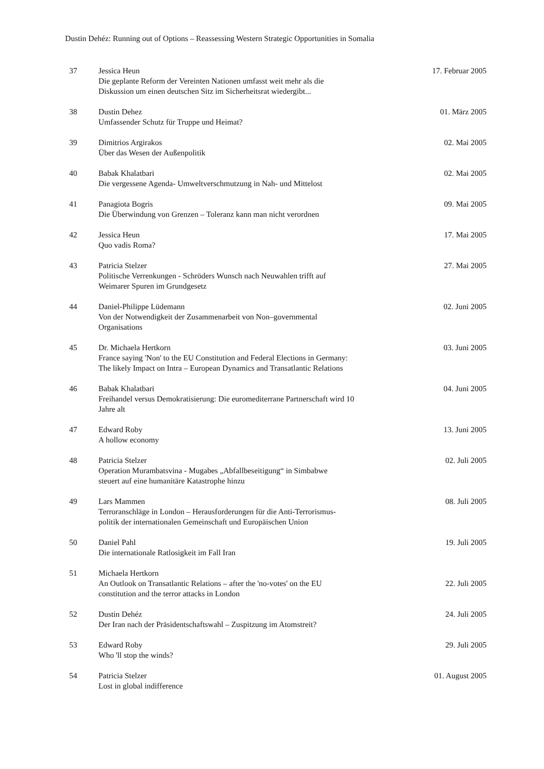Dustin Dehéz: Running out of Options – Reassessing Western Strategic Opportunities in Somalia
| 37 | Jessica Heun Die geplante Reform der Vereinten Nationen umfasst weit mehr als die Diskussion um einen deutschen Sitz im Sicherheitsrat wiedergibt... | 17. Februar 2005 |
| 38 | Dustin Dehez Umfassender Schutz für Truppe und Heimat? | 01. März 2005 |
| 39 | Dimitrios Argirakos Über das Wesen der Außenpolitik | 02. Mai 2005 |
| 40 | Babak Khalatbari Die vergessene Agenda- Umweltverschmutzung in Nah- und Mittelost | 02. Mai 2005 |
| 41 | Panagiota Bogris Die Überwindung von Grenzen – Toleranz kann man nicht verordnen | 09. Mai 2005 |
| 42 | Jessica Heun Quo vadis Roma? | 17. Mai 2005 |
| 43 | Patricia Stelzer Politische Verrenkungen - Schröders Wunsch nach Neuwahlen trifft auf Weimarer Spuren im Grundgesetz | 27. Mai 2005 |
| 44 | Daniel-Philippe Lüdemann Von der Notwendigkeit der Zusammenarbeit von Non–governmental Organisations | 02. Juni 2005 |
| 45 | Dr. Michaela Hertkorn France saying 'Non' to the EU Constitution and Federal Elections in Germany: The likely Impact on Intra – European Dynamics and Transatlantic Relations | 03. Juni 2005 |
| 46 | Babak Khalatbari Freihandel versus Demokratisierung: Die euromediterrane Partnerschaft wird 10 Jahre alt | 04. Juni 2005 |
| 47 | Edward Roby A hollow economy | 13. Juni 2005 |
| 48 | Patricia Stelzer Operation Murambatsvina - Mugabes „Abfallbeseitigung“ in Simbabwe steuert auf eine humanitäre Katastrophe hinzu | 02. Juli 2005 |
| 49 | Lars Mammen Terroranschläge in London – Herausforderungen für die Anti-Terrorismus- politik der internationalen Gemeinschaft und Europäischen Union | 08. Juli 2005 |
| 50 | Daniel Pahl Die internationale Ratlosigkeit im Fall Iran | 19. Juli 2005 |
| 51 | Michaela Hertkorn An Outlook on Transatlantic Relations – after the 'no-votes' on the EU constitution and the terror attacks in London | 22. Juli 2005 |
| 52 | Dustin Dehéz Der Iran nach der Präsidentschaftswahl – Zuspitzung im Atomstreit? | 24. Juli 2005 |
| 53 | Edward Roby Who 'll stop the winds? | 29. Juli 2005 |
| 54 | Patricia Stelzer Lost in global indifference | 01. August 2005 |